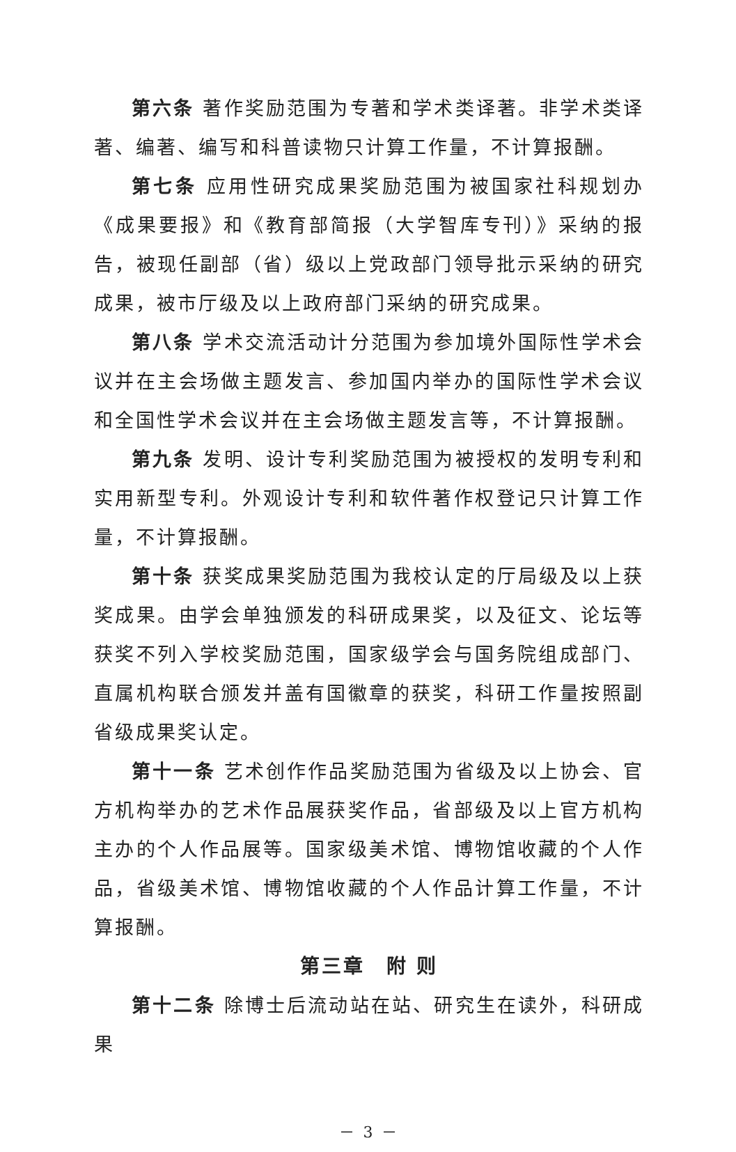第六条 著作奖励范围为专著和学术类译著。非学术类译著、编著、编写和科普读物只计算工作量，不计算报酬。
第七条 应用性研究成果奖励范围为被国家社科规划办《成果要报》和《教育部简报（大学智库专刊）》采纳的报告，被现任副部（省）级以上党政部门领导批示采纳的研究成果，被市厅级及以上政府部门采纳的研究成果。
第八条 学术交流活动计分范围为参加境外国际性学术会议并在主会场做主题发言、参加国内举办的国际性学术会议和全国性学术会议并在主会场做主题发言等，不计算报酬。
第九条 发明、设计专利奖励范围为被授权的发明专利和实用新型专利。外观设计专利和软件著作权登记只计算工作量，不计算报酬。
第十条 获奖成果奖励范围为我校认定的厅局级及以上获奖成果。由学会单独颁发的科研成果奖，以及征文、论坛等获奖不列入学校奖励范围，国家级学会与国务院组成部门、直属机构联合颁发并盖有国徽章的获奖，科研工作量按照副省级成果奖认定。
第十一条 艺术创作作品奖励范围为省级及以上协会、官方机构举办的艺术作品展获奖作品，省部级及以上官方机构主办的个人作品展等。国家级美术馆、博物馆收藏的个人作品，省级美术馆、博物馆收藏的个人作品计算工作量，不计算报酬。
第三章　附 则
第十二条 除博士后流动站在站、研究生在读外，科研成果
－ 3 －